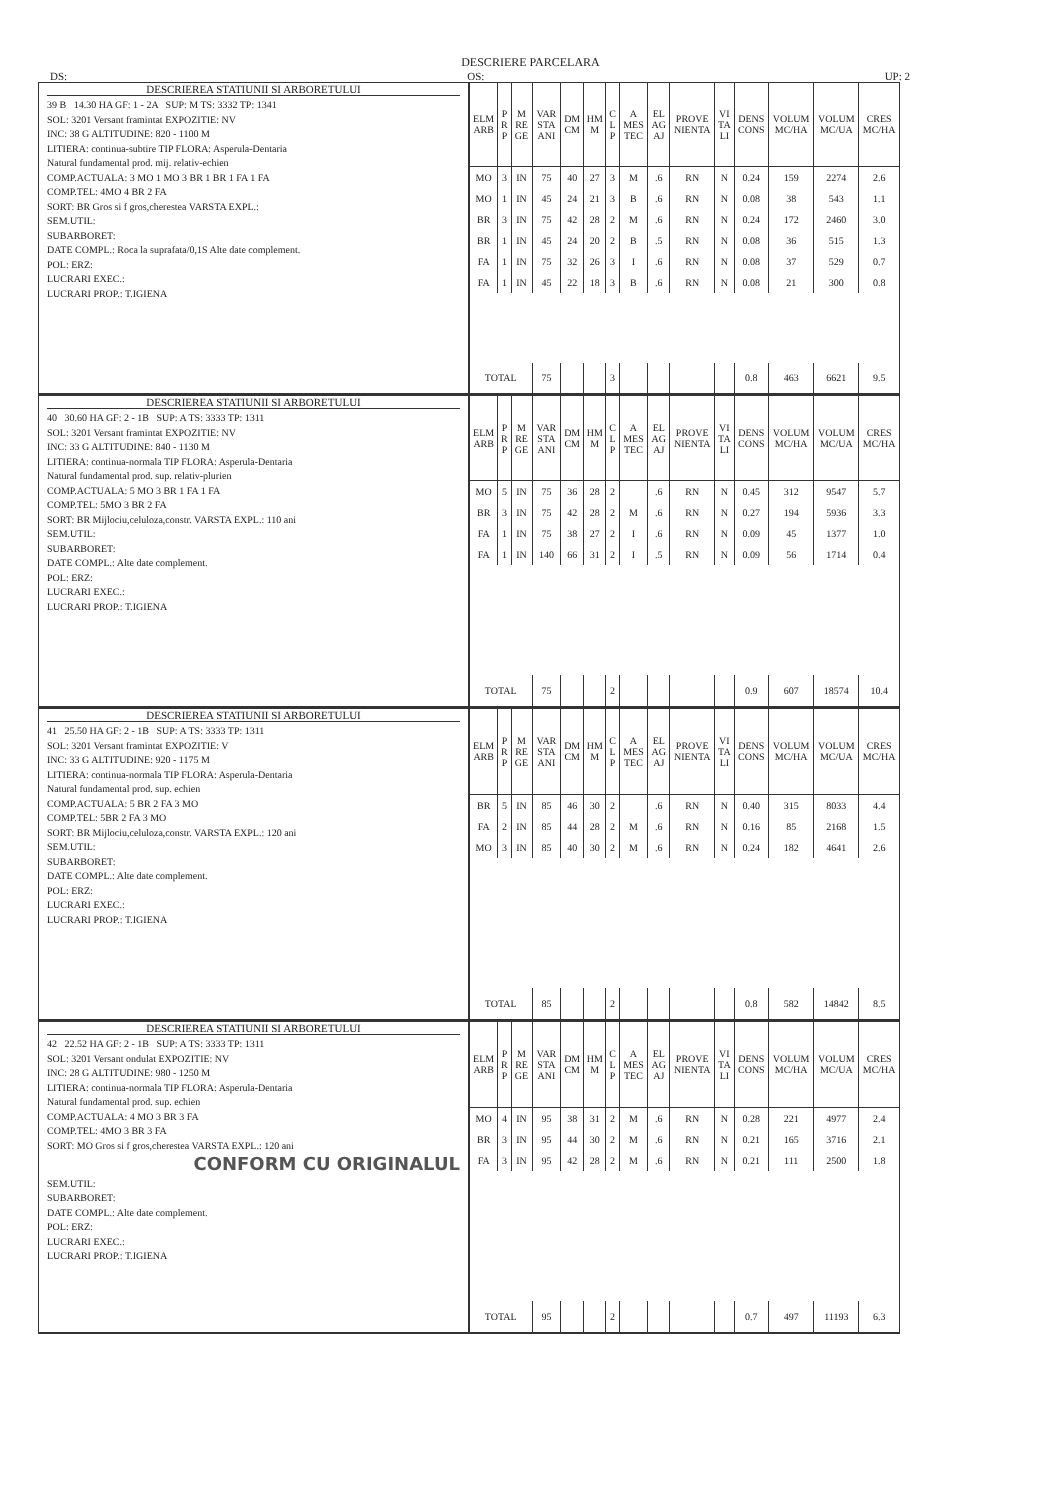DESCRIERE PARCELARA
DS: OS: UP: 2
DESCRIEREA STATIUNII SI ARBORETULUI
39 B 14.30 HA GF: 1 - 2A SUP: M TS: 3332 TP: 1341
SOL: 3201 Versant framintat EXPOZITIE: NV
INC: 38 G ALTITUDINE: 820 - 1100 M
LITIERA: continua-subtire TIP FLORA: Asperula-Dentaria
Natural fundamental prod. mij. relativ-echien
COMP.ACTUALA: 3 MO 1 MO 3 BR 1 BR 1 FA 1 FA
COMP.TEL: 4MO 4 BR 2 FA
SORT: BR Gros si f gros,cherestea VARSTA EXPL.:
SEM.UTIL:
SUBARBORET:
DATE COMPL.: Roca la suprafata/0,1S Alte date complement.
POL: ERZ:
LUCRARI EXEC.:
LUCRARI PROP.: T.IGIENA
| ELM ARB | P R P | M RE GE | VAR STA ANI | DM CM | HM M | C L P | A MES TEC | EL AG AJ | PROVE NIENTA | VI TA LI | DENS CONS | VOLUM MC/HA | VOLUM MC/UA | CRES MC/HA |
| --- | --- | --- | --- | --- | --- | --- | --- | --- | --- | --- | --- | --- | --- | --- |
| MO | 3 | IN | 75 | 40 | 27 | 3 | M | .6 | RN | N | 0.24 | 159 | 2274 | 2.6 |
| MO | 1 | IN | 45 | 24 | 21 | 3 | B | .6 | RN | N | 0.08 | 38 | 543 | 1.1 |
| BR | 3 | IN | 75 | 42 | 28 | 2 | M | .6 | RN | N | 0.24 | 172 | 2460 | 3.0 |
| BR | 1 | IN | 45 | 24 | 20 | 2 | B | .5 | RN | N | 0.08 | 36 | 515 | 1.3 |
| FA | 1 | IN | 75 | 32 | 26 | 3 | I | .6 | RN | N | 0.08 | 37 | 529 | 0.7 |
| FA | 1 | IN | 45 | 22 | 18 | 3 | B | .6 | RN | N | 0.08 | 21 | 300 | 0.8 |
| TOTAL | | | 75 | | | 3 | | | | | 0.8 | 463 | 6621 | 9.5 |
DESCRIEREA STATIUNII SI ARBORETULUI
40 30.60 HA GF: 2 - 1B SUP: A TS: 3333 TP: 1311
SOL: 3201 Versant framintat EXPOZITIE: NV
INC: 33 G ALTITUDINE: 840 - 1130 M
LITIERA: continua-normala TIP FLORA: Asperula-Dentaria
Natural fundamental prod. sup. relativ-plurien
COMP.ACTUALA: 5 MO 3 BR 1 FA 1 FA
COMP.TEL: 5MO 3 BR 2 FA
SORT: BR Mijlociu,celuloza,constr. VARSTA EXPL.: 110 ani
SEM.UTIL:
SUBARBORET:
DATE COMPL.: Alte date complement.
POL: ERZ:
LUCRARI EXEC.:
LUCRARI PROP.: T.IGIENA
| ELM ARB | P R P | M RE GE | VAR STA ANI | DM CM | HM M | C L P | A MES TEC | EL AG AJ | PROVE NIENTA | VI TA LI | DENS CONS | VOLUM MC/HA | VOLUM MC/UA | CRES MC/HA |
| --- | --- | --- | --- | --- | --- | --- | --- | --- | --- | --- | --- | --- | --- | --- |
| MO | 5 | IN | 75 | 36 | 28 | 2 | | .6 | RN | N | 0.45 | 312 | 9547 | 5.7 |
| BR | 3 | IN | 75 | 42 | 28 | 2 | M | .6 | RN | N | 0.27 | 194 | 5936 | 3.3 |
| FA | 1 | IN | 75 | 38 | 27 | 2 | I | .6 | RN | N | 0.09 | 45 | 1377 | 1.0 |
| FA | 1 | IN | 140 | 66 | 31 | 2 | I | .5 | RN | N | 0.09 | 56 | 1714 | 0.4 |
| TOTAL | | | 75 | | | 2 | | | | | 0.9 | 607 | 18574 | 10.4 |
DESCRIEREA STATIUNII SI ARBORETULUI
41 25.50 HA GF: 2 - 1B SUP: A TS: 3333 TP: 1311
SOL: 3201 Versant framintat EXPOZITIE: V
INC: 33 G ALTITUDINE: 920 - 1175 M
LITIERA: continua-normala TIP FLORA: Asperula-Dentaria
Natural fundamental prod. sup. echien
COMP.ACTUALA: 5 BR 2 FA 3 MO
COMP.TEL: 5BR 2 FA 3 MO
SORT: BR Mijlociu,celuloza,constr. VARSTA EXPL.: 120 ani
SEM.UTIL:
SUBARBORET:
DATE COMPL.: Alte date complement.
POL: ERZ:
LUCRARI EXEC.:
LUCRARI PROP.: T.IGIENA
| ELM ARB | P R P | M RE GE | VAR STA ANI | DM CM | HM M | C L P | A MES TEC | EL AG AJ | PROVE NIENTA | VI TA LI | DENS CONS | VOLUM MC/HA | VOLUM MC/UA | CRES MC/HA |
| --- | --- | --- | --- | --- | --- | --- | --- | --- | --- | --- | --- | --- | --- | --- |
| BR | 5 | IN | 85 | 46 | 30 | 2 | | .6 | RN | N | 0.40 | 315 | 8033 | 4.4 |
| FA | 2 | IN | 85 | 44 | 28 | 2 | M | .6 | RN | N | 0.16 | 85 | 2168 | 1.5 |
| MO | 3 | IN | 85 | 40 | 30 | 2 | M | .6 | RN | N | 0.24 | 182 | 4641 | 2.6 |
| TOTAL | | | 85 | | | 2 | | | | | 0.8 | 582 | 14842 | 8.5 |
DESCRIEREA STATIUNII SI ARBORETULUI
42 22.52 HA GF: 2 - 1B SUP: A TS: 3333 TP: 1311
SOL: 3201 Versant ondulat EXPOZITIE: NV
INC: 28 G ALTITUDINE: 980 - 1250 M
LITIERA: continua-normala TIP FLORA: Asperula-Dentaria
Natural fundamental prod. sup. echien
COMP.ACTUALA: 4 MO 3 BR 3 FA
COMP.TEL: 4MO 3 BR 3 FA
SORT: MO Gros si f gros,cherestea VARSTA EXPL.: 120 ani
CONFORM CU ORIGINALUL
SEM.UTIL:
SUBARBORET:
DATE COMPL.: Alte date complement.
POL: ERZ:
LUCRARI EXEC.:
LUCRARI PROP.: T.IGIENA
| ELM ARB | P R P | M RE GE | VAR STA ANI | DM CM | HM M | C L P | A MES TEC | EL AG AJ | PROVE NIENTA | VI TA LI | DENS CONS | VOLUM MC/HA | VOLUM MC/UA | CRES MC/HA |
| --- | --- | --- | --- | --- | --- | --- | --- | --- | --- | --- | --- | --- | --- | --- |
| MO | 4 | IN | 95 | 38 | 31 | 2 | M | .6 | RN | N | 0.28 | 221 | 4977 | 2.4 |
| BR | 3 | IN | 95 | 44 | 30 | 2 | M | .6 | RN | N | 0.21 | 165 | 3716 | 2.1 |
| FA | 3 | IN | 95 | 42 | 28 | 2 | M | .6 | RN | N | 0.21 | 111 | 2500 | 1.8 |
| TOTAL | | | 95 | | | 2 | | | | | 0.7 | 497 | 11193 | 6.3 |